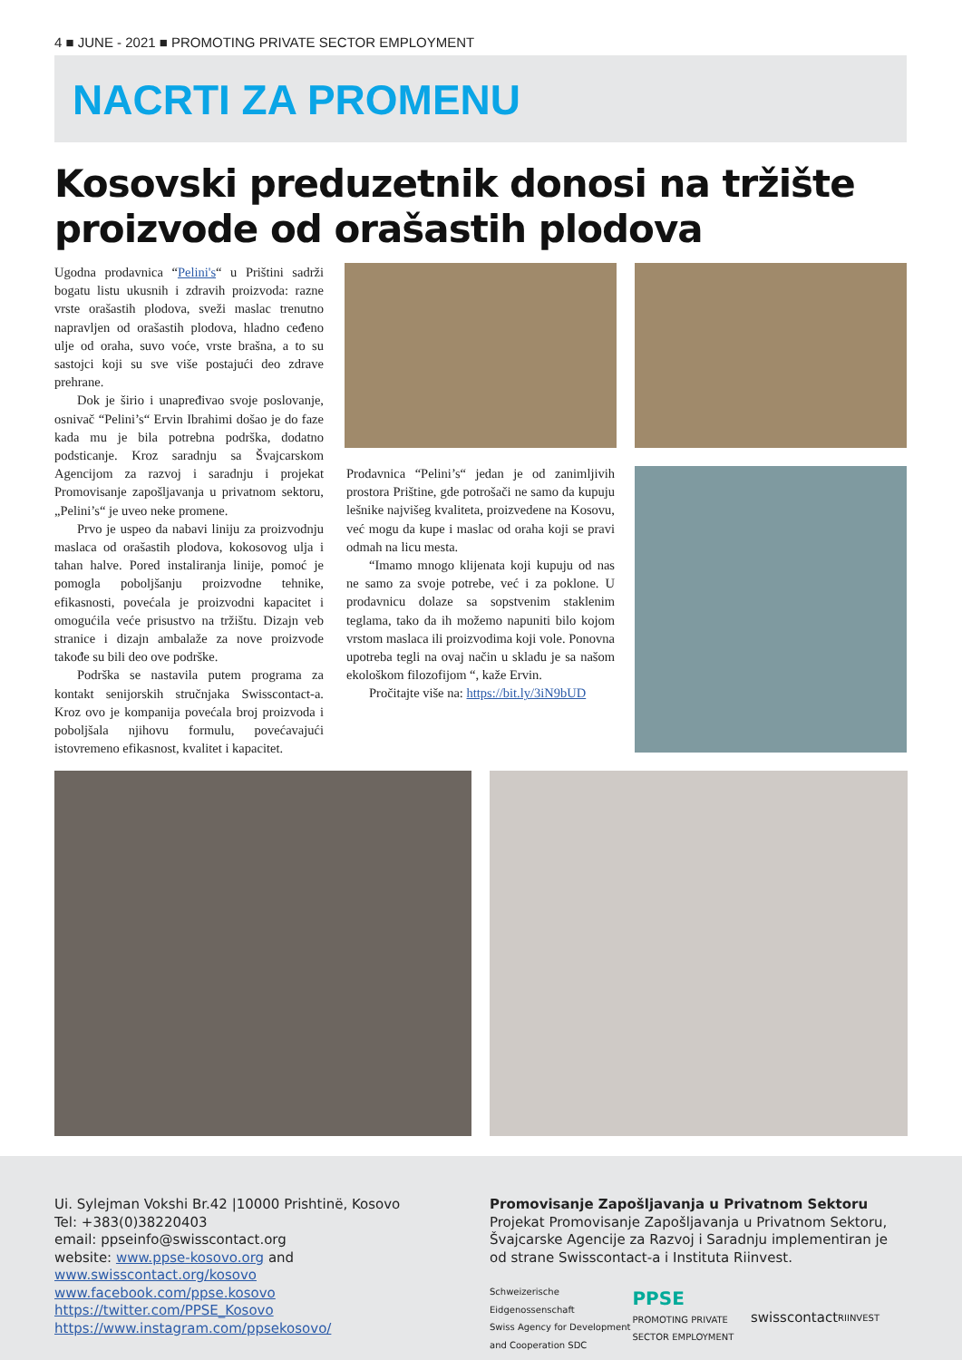4 ■ JUNE - 2021 ■ PROMOTING PRIVATE SECTOR EMPLOYMENT
NACRTI ZA PROMENU
Kosovski preduzetnik donosi na tržište proizvode od orašastih plodova
Ugodna prodavnica “Pelini's“ u Prištini sadrži bogatu listu ukusnih i zdravih proizvoda: razne vrste orašastih plodova, sveži maslac trenutno napravljen od orašastih plodova, hladno ceđeno ulje od oraha, suvo voće, vrste brašna, a to su sastojci koji su sve više postajući deo zdrave prehrane.
Dok je širio i unapređivao svoje poslovanje, osnivač “Pelini’s“ Ervin Ibrahimi došao je do faze kada mu je bila potrebna podrška, dodatno podsticanje. Kroz saradnju sa Švajcarskom Agencijom za razvoj i saradnju i projekat Promovisanje zapošljavanja u privatnom sektoru, „Pelini’s“ je uveo neke promene.
Prvo je uspeo da nabavi liniju za proizvodnju maslaca od orašastih plodova, kokosovog ulja i tahan halve. Pored instaliranja linije, pomoć je pomogla poboljšanju proizvodne tehnike, efikasnosti, povećala je proizvodni kapacitet i omogućila veće prisustvo na tržištu. Dizajn veb stranice i dizajn ambalaže za nove proizvode takođe su bili deo ove podrške.
Podrška se nastavila putem programa za kontakt senijorskih stručnjaka Swisscontact-a. Kroz ovo je kompanija povećala broj proizvoda i poboljšala njihovu formulu, povećavajući istovremeno efikasnost, kvalitet i kapacitet.
Prodavnica “Pelini’s“ jedan je od zanimljivih prostora Prištine, gde potrošači ne samo da kupuju lešnike najvišeg kvaliteta, proizvedene na Kosovu, već mogu da kupe i maslac od oraha koji se pravi odmah na licu mesta.
“Imamo mnogo klijenata koji kupuju od nas ne samo za svoje potrebe, već i za poklone. U prodavnicu dolaze sa sopstvenim staklenim teglama, tako da ih možemo napuniti bilo kojom vrstom maslaca ili proizvodima koji vole. Ponovna upotreba tegli na ovaj način u skladu je sa našom ekološkom filozofijom “, kaže Ervin.
Pročitajte više na: https://bit.ly/3iN9bUD
Ui. Sylejman Vokshi Br.42 |10000 Prishtinë, Kosovo
Tel: +383(0)38220403
email: ppseinfo@swisscontact.org
website: www.ppse-kosovo.org and
www.swisscontact.org/kosovo
www.facebook.com/ppse.kosovo
https://twitter.com/PPSE_Kosovo
https://www.instagram.com/ppsekosovo/
Promovisanje Zapošljavanja u Privatnom Sektoru
Projekat Promovisanje Zapošljavanja u Privatnom Sektoru, Švajcarske Agencije za Razvoj i Saradnju implementiran je od strane Swisscontact-a i Instituta Riinvest.
Schweizerische Eidgenossenschaft
Swiss Agency for Development and Cooperation SDC PPSE
PROMOTING PRIVATE SECTOR EMPLOYMENT swisscontact RIINVEST